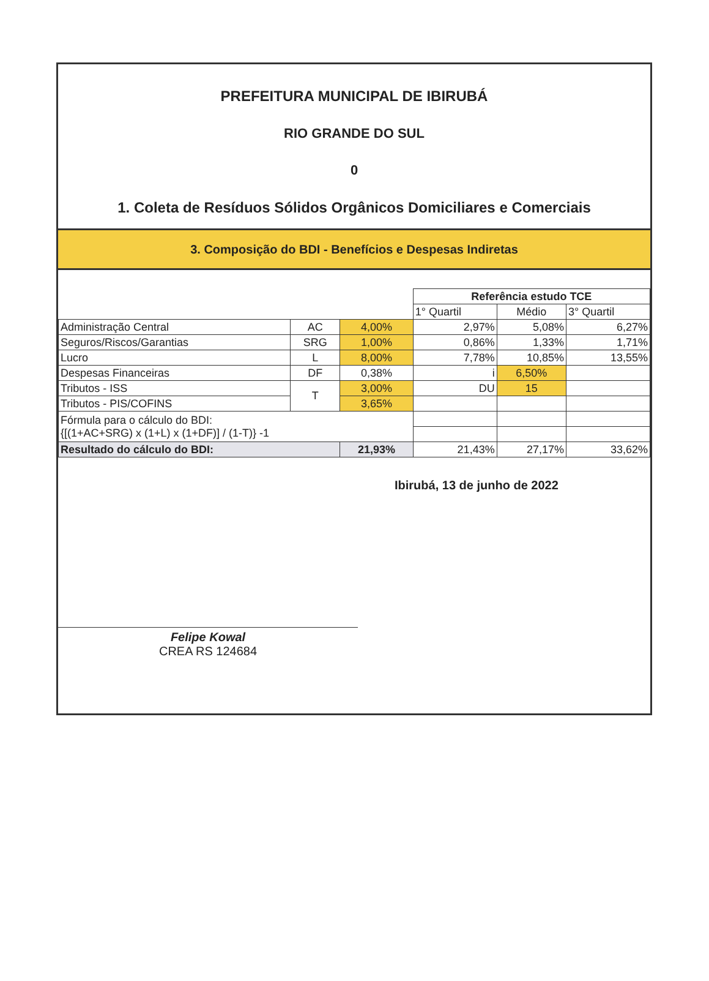PREFEITURA MUNICIPAL DE IBIRUBÁ
RIO GRANDE DO SUL
0
1. Coleta de Resíduos Sólidos Orgânicos Domiciliares e Comerciais
3. Composição do BDI - Benefícios e Despesas Indiretas
| | | | Referência estudo TCE | | |
| | | | 1° Quartil | Médio | 3° Quartil |
| Administração Central | AC | 4,00% | 2,97% | 5,08% | 6,27% |
| Seguros/Riscos/Garantias | SRG | 1,00% | 0,86% | 1,33% | 1,71% |
| Lucro | L | 8,00% | 7,78% | 10,85% | 13,55% |
| Despesas Financeiras | DF | 0,38% | i | 6,50% | |
| Tributos - ISS | T | 3,00% | DU | 15 | |
| Tributos - PIS/COFINS | | 3,65% | | | |
| Fórmula para o cálculo do BDI: {[(1+AC+SRG) x (1+L) x (1+DF)] / (1-T)} -1 | | | | | |
| Resultado do cálculo do BDI: | | 21,93% | 21,43% | 27,17% | 33,62% |
Ibirubá, 13 de junho de 2022
Felipe Kowal
CREA RS 124684